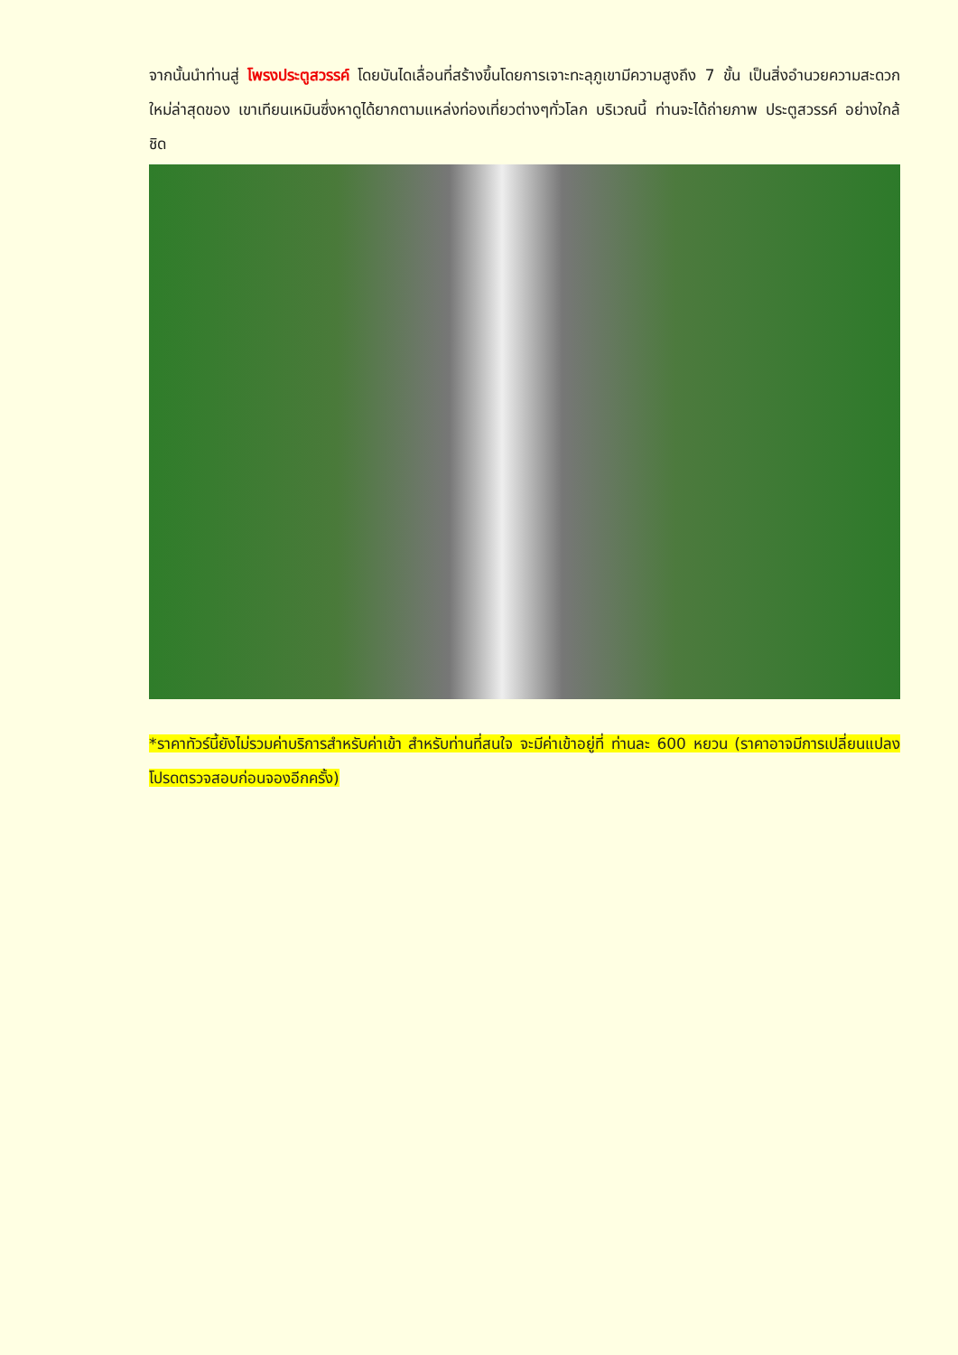จากนั้นนำท่านสู่ โพรงประตูสวรรค์ โดยบันไดเลื่อนที่สร้างขึ้นโดยการเจาะทะลุภูเขามีความสูงถึง 7 ขั้น เป็นสิ่งอำนวยความสะดวกใหม่ล่าสุดของ เขาเทียนเหมินซึ่งหาดูได้ยากตามแหล่งท่องเที่ยวต่างๆทั่วโลก บริเวณนี้ ท่านจะได้ถ่ายภาพ ประตูสวรรค์ อย่างใกล้ชิด
*ราคาทัวร์นี้ยังไม่รวมค่าบริการสำหรับค่าเข้า สำหรับท่านที่สนใจ จะมีค่าเข้าอยู่ที่ ท่านละ 600 หยวน (ราคาอาจมีการเปลี่ยนแปลง โปรดตรวจสอบก่อนจองอีกครั้ง)